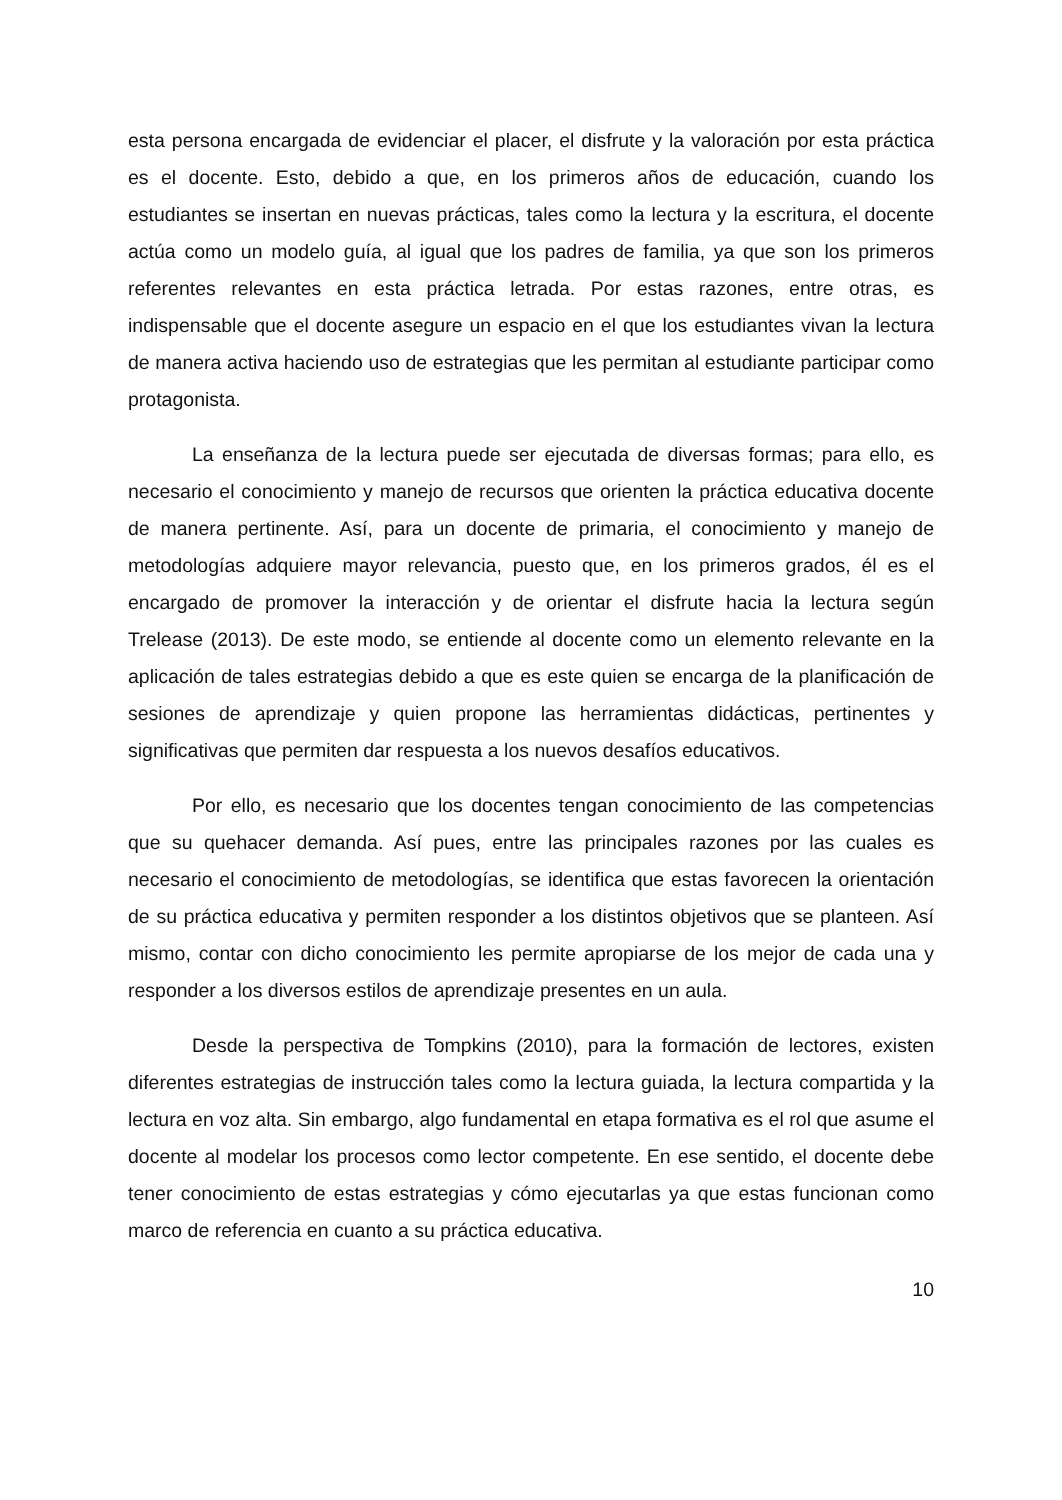esta persona encargada de evidenciar el placer, el disfrute y la valoración por esta práctica es el docente. Esto, debido a que, en los primeros años de educación, cuando los estudiantes se insertan en nuevas prácticas, tales como la lectura y la escritura, el docente actúa como un modelo guía, al igual que los padres de familia, ya que son los primeros referentes relevantes en esta práctica letrada. Por estas razones, entre otras, es indispensable que el docente asegure un espacio en el que los estudiantes vivan la lectura de manera activa haciendo uso de estrategias que les permitan al estudiante participar como protagonista.
La enseñanza de la lectura puede ser ejecutada de diversas formas; para ello, es necesario el conocimiento y manejo de recursos que orienten la práctica educativa docente de manera pertinente. Así, para un docente de primaria, el conocimiento y manejo de metodologías adquiere mayor relevancia, puesto que, en los primeros grados, él es el encargado de promover la interacción y de orientar el disfrute hacia la lectura según Trelease (2013). De este modo, se entiende al docente como un elemento relevante en la aplicación de tales estrategias debido a que es este quien se encarga de la planificación de sesiones de aprendizaje y quien propone las herramientas didácticas, pertinentes y significativas que permiten dar respuesta a los nuevos desafíos educativos.
Por ello, es necesario que los docentes tengan conocimiento de las competencias que su quehacer demanda. Así pues, entre las principales razones por las cuales es necesario el conocimiento de metodologías, se identifica que estas favorecen la orientación de su práctica educativa y permiten responder a los distintos objetivos que se planteen. Así mismo, contar con dicho conocimiento les permite apropiarse de los mejor de cada una y responder a los diversos estilos de aprendizaje presentes en un aula.
Desde la perspectiva de Tompkins (2010), para la formación de lectores, existen diferentes estrategias de instrucción tales como la lectura guiada, la lectura compartida y la lectura en voz alta. Sin embargo, algo fundamental en etapa formativa es el rol que asume el docente al modelar los procesos como lector competente. En ese sentido, el docente debe tener conocimiento de estas estrategias y cómo ejecutarlas ya que estas funcionan como marco de referencia en cuanto a su práctica educativa.
10